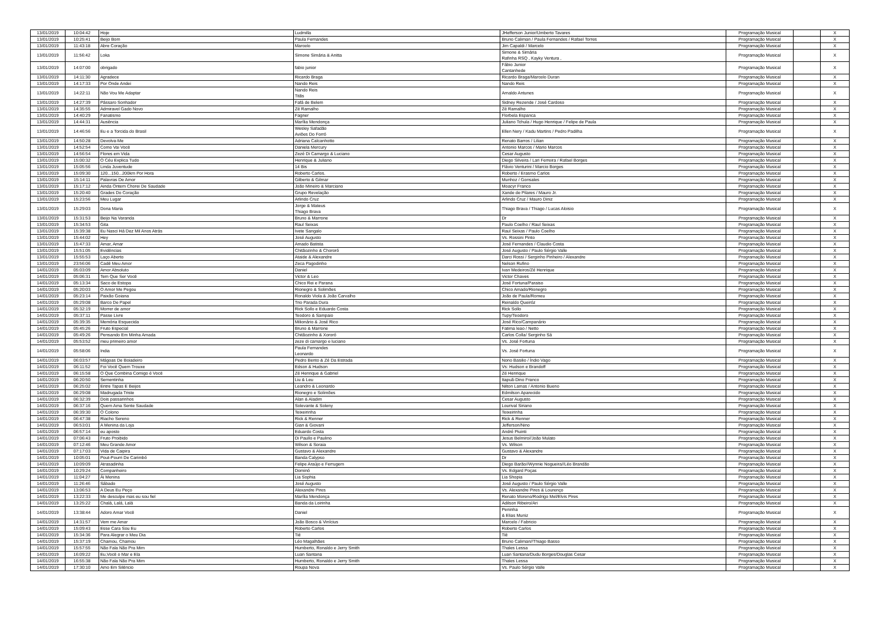| 13/01/2019 | 10:04:42 | Hoje | Ludmilla | JHefferson Junior/Umberto Tavares | Programação Musical | | X |
| 13/01/2019 | 10:25:41 | Beijo Bom | Paula Fernandes | Bruno Caliman / Paula Fernandes / Rafael Torres | Programação Musical | | X |
| 13/01/2019 | 11:43:18 | Abre Coração | Marcelo | Jim Capaldi / Marcelo | Programação Musical | | X |
| 13/01/2019 | 11:56:42 | Loka | Simone Simária & Anitta | Simone & Simária Rafinha RSQ , Kayky Ventura , | Programação Musical | | X |
| 13/01/2019 | 14:07:00 | obrigado | fabio junior | Fábio Junior Cantanhede | Programação Musical | | X |
| 13/01/2019 | 14:11:30 | Agradece | Ricardo Braga | Ricardo Braga/Marcelo Duran | Programação Musical | | X |
| 13/01/2019 | 14:17:33 | Por Onde Andei | Nando Reis | Nando Reis | Programação Musical | | X |
| 13/01/2019 | 14:22:11 | Não Vou Me Adaptar | Nando Reis Titãs | Arnaldo Antunes | Programação Musical | | X |
| 13/01/2019 | 14:27:39 | Pássaro Sonhador | Fafá de Belem | Sidney Rezende / José Cardoso | Programação Musical | | X |
| 13/01/2019 | 14:35:55 | Admiravel Gado Novo | Zé Ramalho | Zé Ramalho | Programação Musical | | X |
| 13/01/2019 | 14:40:29 | Fanatismo | Fagner | Florbela Espanca | Programação Musical | | X |
| 13/01/2019 | 14:44:31 | Ausência | Marília Mendonça | Juliano Tchula / Hugo Henrique / Felipe de Paula | Programação Musical | | X |
| 13/01/2019 | 14:46:56 | Eu e a Torcida do Brasil | Wesley Safadão Aviões Do Forró | Ellen Nery / Kadu Martins / Pedro Padilha | Programação Musical | | X |
| 13/01/2019 | 14:50:28 | Devolva-Me | Adriana Calcanhotto | Renato Barros / Lilian | Programação Musical | | X |
| 13/01/2019 | 14:52:54 | Como Vai Você | Daniela Mercury | Antonio Marcos / Mario Marcos | Programação Musical | | X |
| 13/01/2019 | 14:56:54 | Flores em Vida | Zezé Di Camargo & Luciano | Cesar Augusto | Programação Musical | | X |
| 13/01/2019 | 15:00:32 | O Céu Explica Tudo | Henrique & Juliano | Diego Silveira / Lari Ferreira / Rafael Borges | Programação Musical | | X |
| 13/01/2019 | 15:05:56 | Linda Juventude | 14 Bis | Flávio Venturini / Marcio Borges | Programação Musical | | X |
| 13/01/2019 | 15:09:30 | 120...150...200km Por Hora | Roberto Carlos. | Roberto / Erasmo Carlos | Programação Musical | | X |
| 13/01/2019 | 15:14:11 | Palavras De Amor | Gilberto & Gilmar | Munhoz / Gonsales | Programação Musical | | X |
| 13/01/2019 | 15:17:12 | Ainda Ontem Chorei De Saudade | João Mineiro & Marciano | Moacyr Franco | Programação Musical | | X |
| 13/01/2019 | 15:20:40 | Grades Do Coração | Grupo Revelação | Xande de Pilares / Mauro Jr. | Programação Musical | | X |
| 13/01/2019 | 15:23:56 | Meu Lugar | Arlindo Cruz | Arlindo Cruz / Mauro Diniz | Programação Musical | | X |
| 13/01/2019 | 15:29:03 | Dona Maria | Jorge & Mateus Thiago Brava | Thiago Brava / Thiago / Lucas Aloisio | Programação Musical | | X |
| 13/01/2019 | 15:31:53 | Beijo Na Varanda | Bruno & Marrone | Dr | Programação Musical | | X |
| 13/01/2019 | 15:34:53 | Gita | Raul Seixas | Paulo Coelho / Raul Seixas | Programação Musical | | X |
| 13/01/2019 | 15:39:38 | Eu Nasci Há Dez Mil Anos Atrás | Ivete Sangalo | Raul Seixas / Paulo Coelho | Programação Musical | | X |
| 13/01/2019 | 15:44:02 | Hey | José Augusto | Vs. Rossini Pinto | Programação Musical | | X |
| 13/01/2019 | 15:47:33 | Amar, Amar | Amado Batista | José Fernandes / Claudio Costa | Programação Musical | | X |
| 13/01/2019 | 15:51:05 | Evidências | Chitãozinho & Chororó | José Augusto / Paulo Sérgio Valle | Programação Musical | | X |
| 13/01/2019 | 15:55:53 | Laço Aberto | Ataide & Alexandre | Darci Rossi / Serginho Pinheiro / Alexandre | Programação Musical | | X |
| 13/01/2019 | 23:56:06 | Cadê Meu Amor | Zeca Pagodinho | Nelson Rufino | Programação Musical | | X |
| 14/01/2019 | 05:03:09 | Amor Absoluto | Daniel | Ivan Medeiros/Zé Henrique | Programação Musical | | X |
| 14/01/2019 | 05:06:31 | Tem Que Ser Você | Victor & Leo | Victor Chaves | Programação Musical | | X |
| 14/01/2019 | 05:13:34 | Saco de Estopa | Chico Rei e Parana | José Fortuna/Paraiso | Programação Musical | | X |
| 14/01/2019 | 05:20:03 | O Amor Me Pegou | Rionegro & Solimões | Chico Amado/Rionegro | Programação Musical | | X |
| 14/01/2019 | 05:23:14 | Paixão Goiana | Ronaldo Viola & João Carvalho | João de Paula/Romeu | Programação Musical | | X |
| 14/01/2019 | 05:29:08 | Barco De Papel | Trio Parada Dura | Reinaldo Queiróz | Programação Musical | | X |
| 14/01/2019 | 05:32:19 | Morrer de amor | Rick Sollo e Eduardo Costa | Rick Sollo | Programação Musical | | X |
| 14/01/2019 | 05:37:11 | Passe Livre | Teodoro & Sampaio | Tupy/Teodoro | Programação Musical | | X |
| 14/01/2019 | 05:39:35 | Memória Esquecida | Milionário & José Rico | José Rico/Campanário | Programação Musical | | X |
| 14/01/2019 | 05:45:26 | Fruto Especial | Bruno & Marrone | Fatima leao / Netto | Programação Musical | | X |
| 14/01/2019 | 05:49:26 | Pensando Em Minha Amada | Chitãozinho & Xororó | Carlos Colla/ Serginho Sá | Programação Musical | | X |
| 14/01/2019 | 05:53:52 | meu primeiro amor | zeze di camargo e luciano | Vs. José Fortuna | Programação Musical | | X |
| 14/01/2019 | 05:58:06 | India | Paula Fernandes Leonardo | Vs. José Fortuna | Programação Musical | | X |
| 14/01/2019 | 06:03:57 | Mágoas De Boiadeiro | Pedro Bento & Zé Da Estrada | Nono Basilio / Índio Vago | Programação Musical | | X |
| 14/01/2019 | 06:11:52 | Foi Você Quem Trouxe | Edson & Hudson | Vs: Hudson e Brandoff | Programação Musical | | X |
| 14/01/2019 | 06:15:58 | O Que Combina Comigo é Você | Zé Henrique & Gabriel | Zé Henrique | Programação Musical | | X |
| 14/01/2019 | 06:20:50 | Sementinha | Liu & Leu | Itapuã-Dino Franco | Programação Musical | | X |
| 14/01/2019 | 06:25:02 | Entre Tapas E Beijos | Leandro & Leonardo | Nilton Lamas / Antonio Bueno | Programação Musical | | X |
| 14/01/2019 | 06:29:08 | Madrugada Triste | Rionegro e Solimões | Edmilson Aparecido | Programação Musical | | X |
| 14/01/2019 | 06:32:39 | Dois passarinhos | Alan & Aladim | Cesar Augusto | Programação Musical | | X |
| 14/01/2019 | 06:37:16 | Quem Ama Sente Saudade | Solevante & Soleny | Lourival Siriano | Programação Musical | | X |
| 14/01/2019 | 06:39:30 | O Colono | Teixeirinha | Teixeirinha | Programação Musical | | X |
| 14/01/2019 | 06:47:38 | Riacho Sereno | Rick & Renner | Rick & Renner | Programação Musical | | X |
| 14/01/2019 | 06:53:01 | A Menina da Loja | Gian & Giovani | Jefferson/Nino | Programação Musical | | X |
| 14/01/2019 | 06:57:14 | eu aposto | Eduardo Costa | André Piuinti | Programação Musical | | X |
| 14/01/2019 | 07:06:43 | Fruto Proibido | Di Paullo e Paulino | Jesus Belmiro//João Mulato | Programação Musical | | X |
| 14/01/2019 | 07:12:46 | Meu Grande Amor | Wilson & Soraia | Vs. Wilson | Programação Musical | | X |
| 14/01/2019 | 07:17:03 | Vida de Caipira | Gustavo & Alexandre | Gustavo & Alexandre | Programação Musical | | X |
| 14/01/2019 | 10:05:01 | Pout-Pourri De Carimbó | Banda Calypso | Dr | Programação Musical | | X |
| 14/01/2019 | 10:09:09 | Atrasadinha | Felipe Araújo e Ferrugem | Diego Barão//Wynnie Nogueira//Léo Brandão | Programação Musical | | X |
| 14/01/2019 | 10:29:24 | Companheiro | Dominó | Vs. Edgard Poças | Programação Musical | | X |
| 14/01/2019 | 11:04:27 | Ái Menina | Lia Sophia | Lia Shopia | Programação Musical | | X |
| 14/01/2019 | 11:26:46 | Sábado | José Augusto | José Augusto / Paulo Sérgio Valle | Programação Musical | | X |
| 14/01/2019 | 13:06:53 | A Deus Eu Peço | Alexandre Pires | Vs. Alexandre Pires & Lourenço | Programação Musical | | X |
| 14/01/2019 | 13:22:33 | Me desculpe mas eu sou fiel | Marília Mendonça | Renato Moreno/Rodrigo Mel/Elvis Pires | Programação Musical | | X |
| 14/01/2019 | 13:25:22 | Chalá, Lalá, Lalá | Banda da Loirinha | Adilson Ribeiro/Ari | Programação Musical | | X |
| 14/01/2019 | 13:38:44 | Adoro Amar Você | Daniel | Peninha & Elias Muniz | Programação Musical | | X |
| 14/01/2019 | 14:31:57 | Vem me Amar | João Bosco & Vinícius | Marcelo / Fabricio | Programação Musical | | X |
| 14/01/2019 | 15:09:43 | Esse Cara Sou Eu | Roberto Carlos | Roberto Carlos | Programação Musical | | X |
| 14/01/2019 | 15:34:36 | Para Alegrar o Meu Dia | Tiê | Tiê | Programação Musical | | X |
| 14/01/2019 | 15:37:19 | Chamou, Chamou | Léo Magalhães | Bruno Caliman//Thiago Basso | Programação Musical | | X |
| 14/01/2019 | 15:57:55 | Não Fala Não Pra Mim | Humberto, Ronaldo e Jerry Smith | Thales Lessa | Programação Musical | | X |
| 14/01/2019 | 16:09:22 | Eu,Você o Mar e Ela | Luan Santana | Luan Santana/Dudu Borges/Douglas Cesar | Programação Musical | | X |
| 14/01/2019 | 16:55:38 | Não Fala Não Pra Mim | Humberto, Ronaldo e Jerry Smith | Thales Lessa | Programação Musical | | X |
| 14/01/2019 | 17:30:10 | Amo Em Silêncio | Roupa Nova | Vs. Paulo Sérgio Valle | Programação Musical | | X |